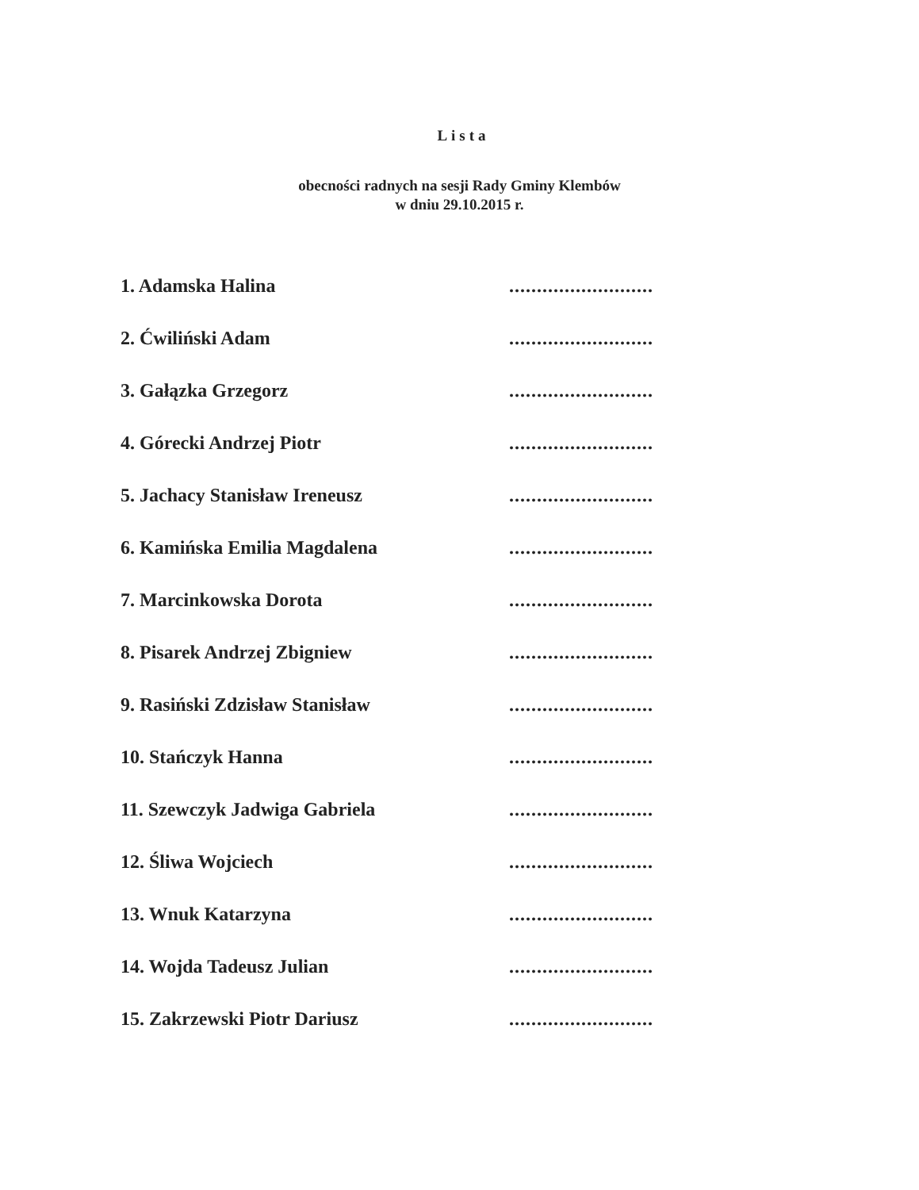Lista
obecności radnych na sesji Rady Gminy Klembów
w dniu 29.10.2015 r.
1. Adamska Halina
..........................
2. Ćwiliński Adam
..........................
3. Gałązka Grzegorz
..........................
4. Górecki Andrzej Piotr
..........................
5. Jachacy Stanisław Ireneusz
..........................
6. Kamińska Emilia Magdalena
..........................
7. Marcinkowska Dorota
..........................
8. Pisarek Andrzej Zbigniew
..........................
9. Rasiński Zdzisław Stanisław
..........................
10. Stańczyk Hanna
..........................
11. Szewczyk Jadwiga Gabriela
..........................
12. Śliwa Wojciech
..........................
13. Wnuk Katarzyna
..........................
14. Wojda Tadeusz Julian
..........................
15. Zakrzewski Piotr Dariusz
..........................